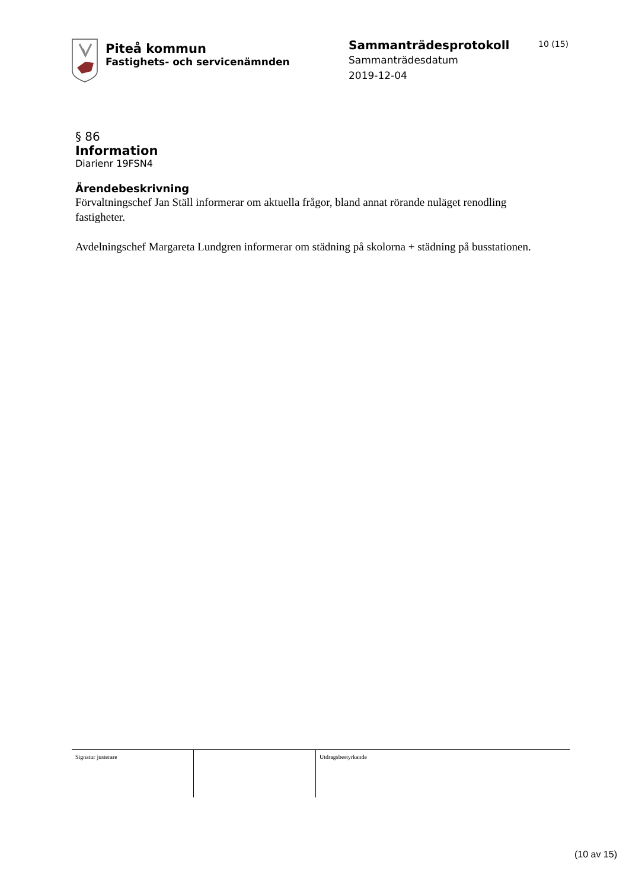Piteå kommun
Fastighets- och servicenämnden
Sammanträdesprotokoll
Sammanträdesdatum
2019-12-04
10 (15)
§ 86
Information
Diarienr 19FSN4
Ärendebeskrivning
Förvaltningschef Jan Ställ informerar om aktuella frågor, bland annat rörande nuläget renodling fastigheter.
Avdelningschef Margareta Lundgren informerar om städning på skolorna + städning på busstationen.
Signatur justerare Utdragsbestyrkande
(10 av 15)